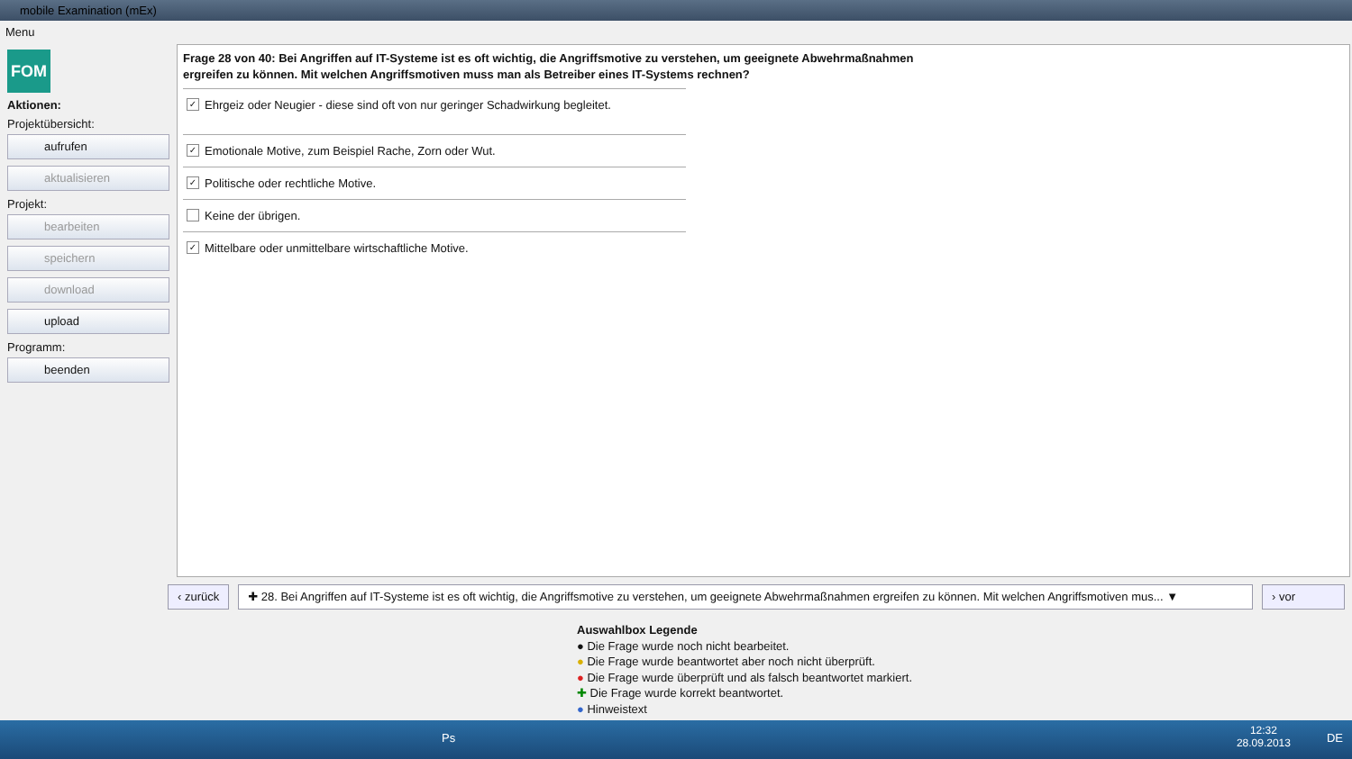mobile Examination (mEx)
Menu
FOM
Aktionen:
Projektübersicht:
aufrufen
aktualisieren
Projekt:
bearbeiten
speichern
download
upload
Programm:
beenden
Frage 28 von 40: Bei Angriffen auf IT-Systeme ist es oft wichtig, die Angriffsmotive zu verstehen, um geeignete Abwehrmaßnahmen
ergreifen zu können. Mit welchen Angriffsmotiven muss man als Betreiber eines IT-Systems rechnen?
✓ Ehrgeiz oder Neugier - diese sind oft von nur geringer Schadwirkung begleitet.
✓ Emotionale Motive, zum Beispiel Rache, Zorn oder Wut.
✓ Politische oder rechtliche Motive.
Keine der übrigen.
✓ Mittelbare oder unmittelbare wirtschaftliche Motive.
‹ zurück ✚ 28. Bei Angriffen auf IT-Systeme ist es oft wichtig, die Angriffsmotive zu verstehen, um geeignete Abwehrmaßnahmen ergreifen zu können. Mit welchen Angriffsmotiven mus... ▼ › vor
Auswahlbox Legende
● Die Frage wurde noch nicht bearbeitet.
● Die Frage wurde beantwortet aber noch nicht überprüft.
● Die Frage wurde überprüft und als falsch beantwortet markiert.
✚ Die Frage wurde korrekt beantwortet.
● Hinweistext
DE
12:32
28.09.2013
Ps